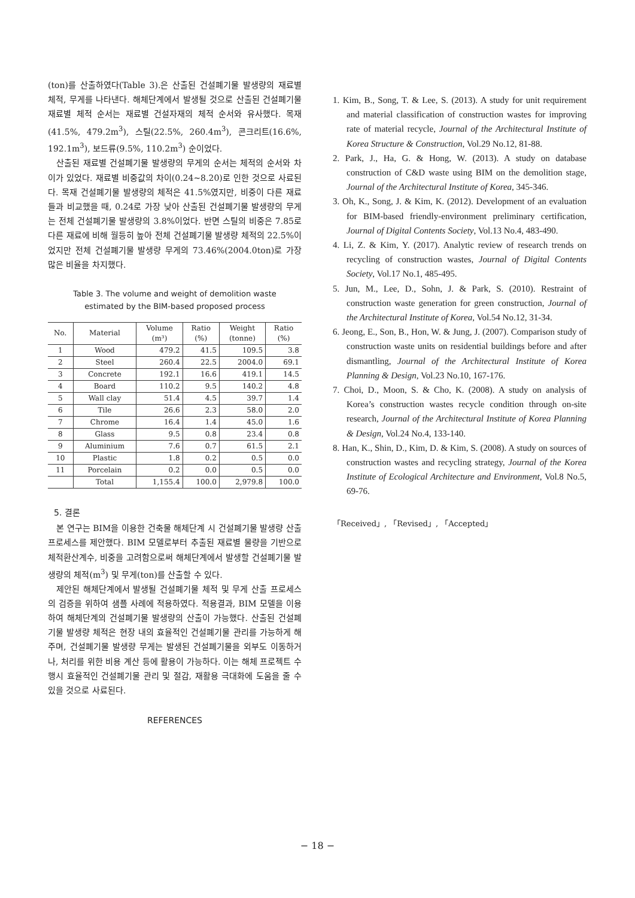(ton)를 산출하였다(Table 3).은 산출된 건설폐기물 발생량의 재료별 체적, 무게를 나타낸다. 해체단계에서 발생될 것으로 산출된 건설폐기물 재료별 체적 순서는 재료별 건설자재의 체적 순서와 유사했다. 목재(41.5%, 479.2m<sup>3</sup>), 스틸(22.5%, 260.4m<sup>3</sup>), 콘크리트(16.6%, 192.1m<sup>3</sup>), 보드류(9.5%, 110.2m<sup>3</sup>) 순이었다.
산출된 재료별 건설폐기물 발생량의 무게의 순서는 체적의 순서와 차이가 있었다. 재료별 비중값의 차이(0.24~8.20)로 인한 것으로 사료된다. 목재 건설폐기물 발생량의 체적은 41.5%였지만, 비중이 다른 재료들과 비교했을 때, 0.24로 가장 낮아 산출된 건설폐기물 발생량의 무게는 전체 건설폐기물 발생량의 3.8%이었다. 반면 스틸의 비중은 7.85로 다른 재료에 비해 월등히 높아 전체 건설폐기물 발생량 체적의 22.5%이었지만 전체 건설폐기물 발생량 무게의 73.46%(2004.0ton)로 가장 많은 비율을 차지했다.
Table 3. The volume and weight of demolition waste
estimated by the BIM-based proposed process
| No. | Material | Volume (m³) | Ratio (%) | Weight (tonne) | Ratio (%) |
| --- | --- | --- | --- | --- | --- |
| 1 | Wood | 479.2 | 41.5 | 109.5 | 3.8 |
| 2 | Steel | 260.4 | 22.5 | 2004.0 | 69.1 |
| 3 | Concrete | 192.1 | 16.6 | 419.1 | 14.5 |
| 4 | Board | 110.2 | 9.5 | 140.2 | 4.8 |
| 5 | Wall clay | 51.4 | 4.5 | 39.7 | 1.4 |
| 6 | Tile | 26.6 | 2.3 | 58.0 | 2.0 |
| 7 | Chrome | 16.4 | 1.4 | 45.0 | 1.6 |
| 8 | Glass | 9.5 | 0.8 | 23.4 | 0.8 |
| 9 | Aluminium | 7.6 | 0.7 | 61.5 | 2.1 |
| 10 | Plastic | 1.8 | 0.2 | 0.5 | 0.0 |
| 11 | Porcelain | 0.2 | 0.0 | 0.5 | 0.0 |
| | Total | 1,155.4 | 100.0 | 2,979.8 | 100.0 |
5. 결론
본 연구는 BIM을 이용한 건축물 해체단계 시 건설폐기물 발생량 산출 프로세스를 제안했다. BIM 모델로부터 추출된 재료별 물량을 기반으로 체적환산계수, 비중을 고려함으로써 해체단계에서 발생할 건설폐기물 발생량의 체적(m<sup>3</sup>) 및 무게(ton)를 산출할 수 있다.
제안된 해체단계에서 발생될 건설폐기물 체적 및 무게 산출 프로세스의 검증을 위하여 샘플 사례에 적용하였다. 적용결과, BIM 모델을 이용하여 해체단계의 건설폐기물 발생량의 산출이 가능했다. 산출된 건설폐기물 발생량 체적은 현장 내의 효율적인 건설폐기물 관리를 가능하게 해주며, 건설폐기물 발생량 무게는 발생된 건설폐기물을 외부도 이동하거나, 처리를 위한 비용 계산 등에 활용이 가능하다. 이는 해체 프로젝트 수행시 효율적인 건설폐기물 관리 및 절감, 재활용 극대화에 도움을 줄 수 있을 것으로 사료된다.
REFERENCES
1. Kim, B., Song, T. & Lee, S. (2013). A study for unit requirement and material classification of construction wastes for improving rate of material recycle, Journal of the Architectural Institute of Korea Structure & Construction, Vol.29 No.12, 81-88.
2. Park, J., Ha, G. & Hong, W. (2013). A study on database construction of C&D waste using BIM on the demolition stage, Journal of the Architectural Institute of Korea, 345-346.
3. Oh, K., Song, J. & Kim, K. (2012). Development of an evaluation for BIM-based friendly-environment preliminary certification, Journal of Digital Contents Society, Vol.13 No.4, 483-490.
4. Li, Z. & Kim, Y. (2017). Analytic review of research trends on recycling of construction wastes, Journal of Digital Contents Society, Vol.17 No.1, 485-495.
5. Jun, M., Lee, D., Sohn, J. & Park, S. (2010). Restraint of construction waste generation for green construction, Journal of the Architectural Institute of Korea, Vol.54 No.12, 31-34.
6. Jeong, E., Son, B., Hon, W. & Jung, J. (2007). Comparison study of construction waste units on residential buildings before and after dismantling, Journal of the Architectural Institute of Korea Planning & Design, Vol.23 No.10, 167-176.
7. Choi, D., Moon, S. & Cho, K. (2008). A study on analysis of Korea’s construction wastes recycle condition through on-site research, Journal of the Architectural Institute of Korea Planning & Design, Vol.24 No.4, 133-140.
8. Han, K., Shin, D., Kim, D. & Kim, S. (2008). A study on sources of construction wastes and recycling strategy, Journal of the Korea Institute of Ecological Architecture and Environment, Vol.8 No.5, 69-76.
「Received」, 「Revised」, 「Accepted」
− 18 −